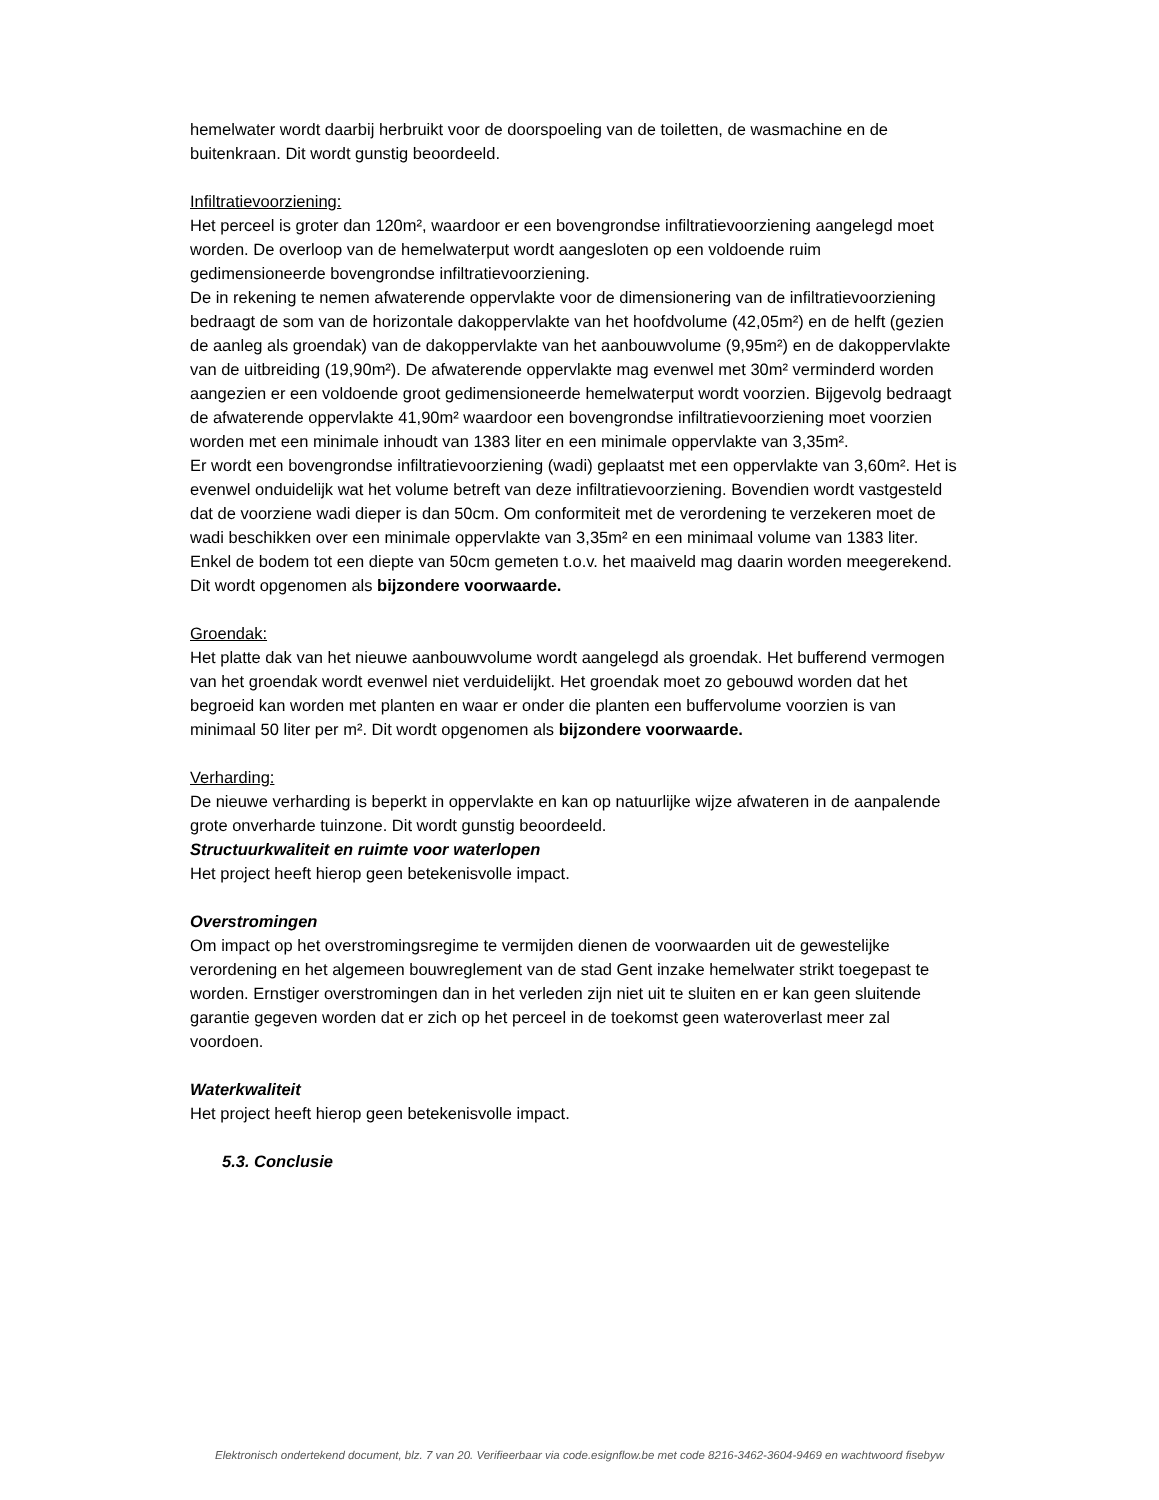hemelwater wordt daarbij herbruikt voor de doorspoeling van de toiletten, de wasmachine en de buitenkraan. Dit wordt gunstig beoordeeld.
Infiltratievoorziening:
Het perceel is groter dan 120m², waardoor er een bovengrondse infiltratievoorziening aangelegd moet worden. De overloop van de hemelwaterput wordt aangesloten op een voldoende ruim gedimensioneerde bovengrondse infiltratievoorziening.
De in rekening te nemen afwaterende oppervlakte voor de dimensionering van de infiltratievoorziening bedraagt de som van de horizontale dakoppervlakte van het hoofdvolume (42,05m²) en de helft (gezien de aanleg als groendak) van de dakoppervlakte van het aanbouwvolume (9,95m²) en de dakoppervlakte van de uitbreiding (19,90m²). De afwaterende oppervlakte mag evenwel met 30m² verminderd worden aangezien er een voldoende groot gedimensioneerde hemelwaterput wordt voorzien. Bijgevolg bedraagt de afwaterende oppervlakte 41,90m² waardoor een bovengrondse infiltratievoorziening moet voorzien worden met een minimale inhoudt van 1383 liter en een minimale oppervlakte van 3,35m².
Er wordt een bovengrondse infiltratievoorziening (wadi) geplaatst met een oppervlakte van 3,60m². Het is evenwel onduidelijk wat het volume betreft van deze infiltratievoorziening. Bovendien wordt vastgesteld dat de voorziene wadi dieper is dan 50cm. Om conformiteit met de verordening te verzekeren moet de wadi beschikken over een minimale oppervlakte van 3,35m² en een minimaal volume van 1383 liter. Enkel de bodem tot een diepte van 50cm gemeten t.o.v. het maaiveld mag daarin worden meegerekend. Dit wordt opgenomen als bijzondere voorwaarde.
Groendak:
Het platte dak van het nieuwe aanbouwvolume wordt aangelegd als groendak. Het bufferend vermogen van het groendak wordt evenwel niet verduidelijkt. Het groendak moet zo gebouwd worden dat het begroeid kan worden met planten en waar er onder die planten een buffervolume voorzien is van minimaal 50 liter per m². Dit wordt opgenomen als bijzondere voorwaarde.
Verharding:
De nieuwe verharding is beperkt in oppervlakte en kan op natuurlijke wijze afwateren in de aanpalende grote onverharde tuinzone. Dit wordt gunstig beoordeeld.
Structuurkwaliteit en ruimte voor waterlopen
Het project heeft hierop geen betekenisvolle impact.
Overstromingen
Om impact op het overstromingsregime te vermijden dienen de voorwaarden uit de gewestelijke verordening en het algemeen bouwreglement van de stad Gent inzake hemelwater strikt toegepast te worden. Ernstiger overstromingen dan in het verleden zijn niet uit te sluiten en er kan geen sluitende garantie gegeven worden dat er zich op het perceel in de toekomst geen wateroverlast meer zal voordoen.
Waterkwaliteit
Het project heeft hierop geen betekenisvolle impact.
5.3. Conclusie
Elektronisch ondertekend document, blz. 7 van 20. Verifieerbaar via code.esignflow.be met code 8216-3462-3604-9469 en wachtwoord fisebyw